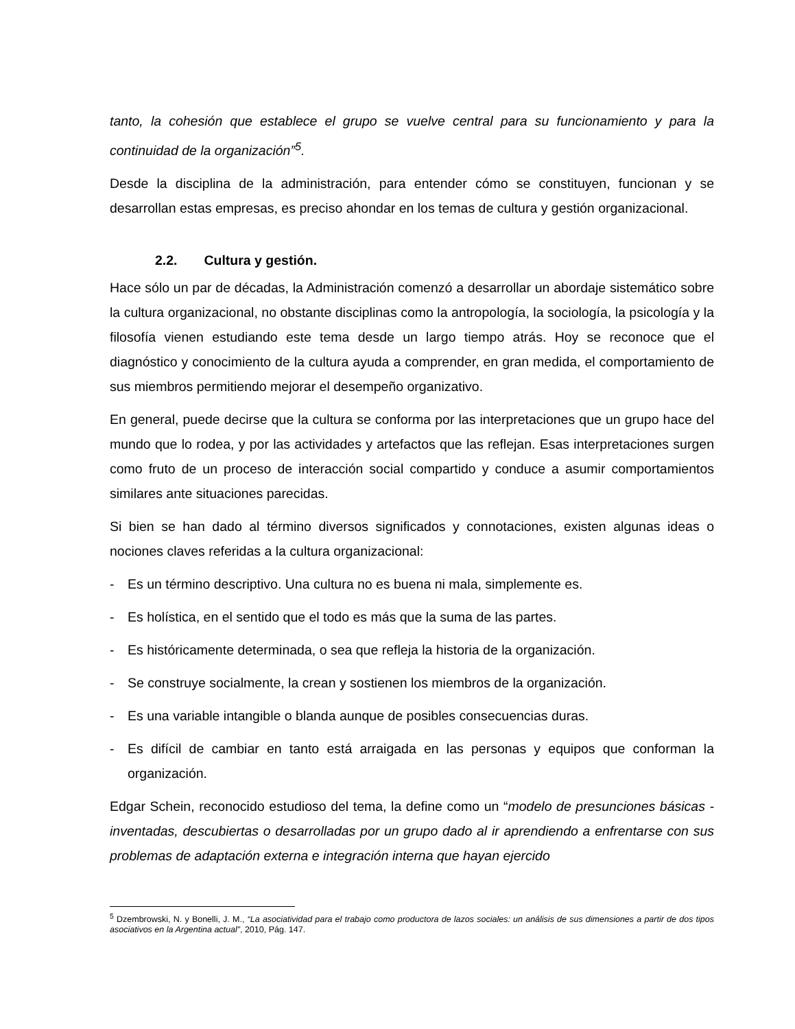tanto, la cohesión que establece el grupo se vuelve central para su funcionamiento y para la continuidad de la organización”<sup>5</sup>.
Desde la disciplina de la administración, para entender cómo se constituyen, funcionan y se desarrollan estas empresas, es preciso ahondar en los temas de cultura y gestión organizacional.
2.2. Cultura y gestión.
Hace sólo un par de décadas, la Administración comenzó a desarrollar un abordaje sistemático sobre la cultura organizacional, no obstante disciplinas como la antropología, la sociología, la psicología y la filosofía vienen estudiando este tema desde un largo tiempo atrás. Hoy se reconoce que el diagnóstico y conocimiento de la cultura ayuda a comprender, en gran medida, el comportamiento de sus miembros permitiendo mejorar el desempeño organizativo.
En general, puede decirse que la cultura se conforma por las interpretaciones que un grupo hace del mundo que lo rodea, y por las actividades y artefactos que las reflejan. Esas interpretaciones surgen como fruto de un proceso de interacción social compartido y conduce a asumir comportamientos similares ante situaciones parecidas.
Si bien se han dado al término diversos significados y connotaciones, existen algunas ideas o nociones claves referidas a la cultura organizacional:
- Es un término descriptivo. Una cultura no es buena ni mala, simplemente es.
- Es holística, en el sentido que el todo es más que la suma de las partes.
- Es históricamente determinada, o sea que refleja la historia de la organización.
- Se construye socialmente, la crean y sostienen los miembros de la organización.
- Es una variable intangible o blanda aunque de posibles consecuencias duras.
- Es difícil de cambiar en tanto está arraigada en las personas y equipos que conforman la organización.
Edgar Schein, reconocido estudioso del tema, la define como un “modelo de presunciones básicas -inventadas, descubiertas o desarrolladas por un grupo dado al ir aprendiendo a enfrentarse con sus problemas de adaptación externa e integración interna que hayan ejercido
<sup>5</sup> Dzembrowski, N. y Bonelli, J. M., “La asociatividad para el trabajo como productora de lazos sociales: un análisis de sus dimensiones a partir de dos tipos asociativos en la Argentina actual”, 2010, Pág. 147.